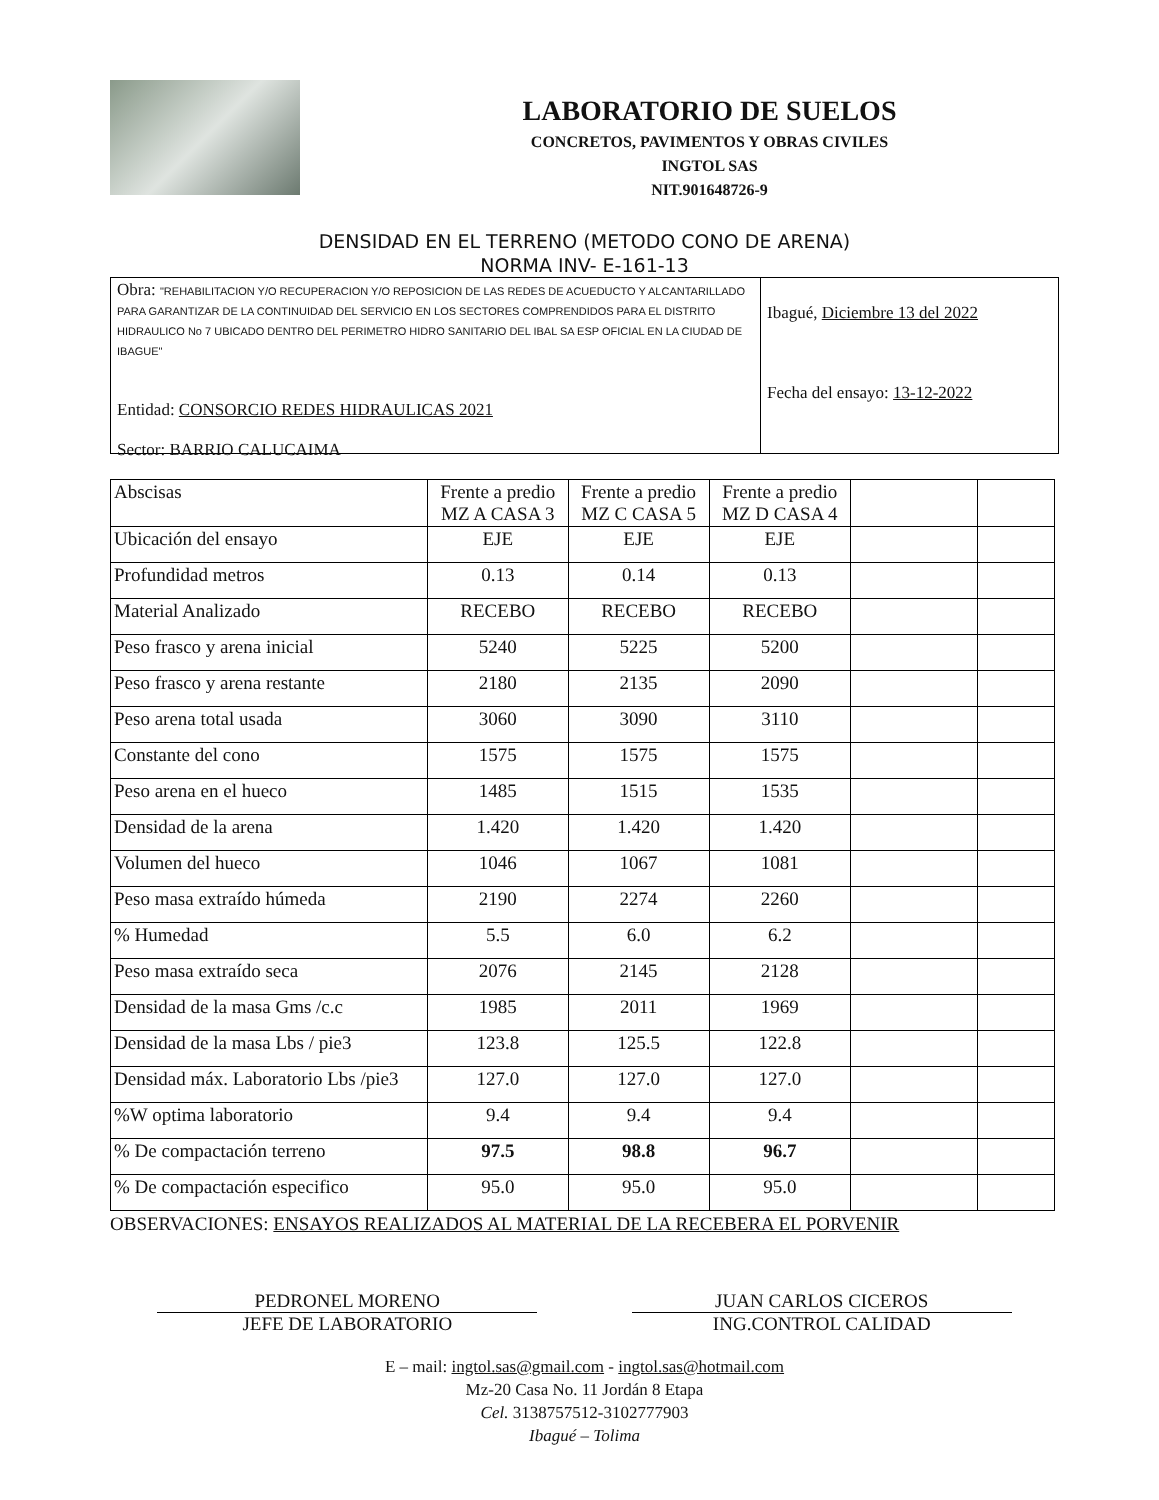LABORATORIO DE SUELOS
CONCRETOS, PAVIMENTOS Y OBRAS CIVILES
INGTOL SAS
NIT.901648726-9
DENSIDAD EN EL TERRENO (METODO CONO DE ARENA)
NORMA INV- E-161-13
Obra: "REHABILITACION Y/O RECUPERACION Y/O REPOSICION DE LAS REDES DE ACUEDUCTO Y ALCANTARILLADO PARA GARANTIZAR DE LA CONTINUIDAD DEL SERVICIO EN LOS SECTORES COMPRENDIDOS PARA EL DISTRITO HIDRAULICO No 7 UBICADO DENTRO DEL PERIMETRO HIDRO SANITARIO DEL IBAL SA ESP OFICIAL EN LA CIUDAD DE IBAGUE"
Entidad: CONSORCIO REDES HIDRAULICAS 2021
Sector: BARRIO CALUCAIMA
Ibagué, Diciembre 13 del 2022
Fecha del ensayo: 13-12-2022
| Abscisas | Frente a predio MZ A CASA 3 | Frente a predio MZ C CASA 5 | Frente a predio MZ D CASA 4 | | |
| Ubicación del ensayo | EJE | EJE | EJE | | |
| Profundidad metros | 0.13 | 0.14 | 0.13 | | |
| Material Analizado | RECEBO | RECEBO | RECEBO | | |
| Peso frasco y arena inicial | 5240 | 5225 | 5200 | | |
| Peso frasco y arena restante | 2180 | 2135 | 2090 | | |
| Peso arena total usada | 3060 | 3090 | 3110 | | |
| Constante del cono | 1575 | 1575 | 1575 | | |
| Peso arena en el hueco | 1485 | 1515 | 1535 | | |
| Densidad de la arena | 1.420 | 1.420 | 1.420 | | |
| Volumen del hueco | 1046 | 1067 | 1081 | | |
| Peso masa extraído húmeda | 2190 | 2274 | 2260 | | |
| % Humedad | 5.5 | 6.0 | 6.2 | | |
| Peso masa extraído seca | 2076 | 2145 | 2128 | | |
| Densidad de la masa Gms /c.c | 1985 | 2011 | 1969 | | |
| Densidad de la masa Lbs / pie3 | 123.8 | 125.5 | 122.8 | | |
| Densidad máx. Laboratorio Lbs /pie3 | 127.0 | 127.0 | 127.0 | | |
| %W optima laboratorio | 9.4 | 9.4 | 9.4 | | |
| % De compactación terreno | 97.5 | 98.8 | 96.7 | | |
| % De compactación especifico | 95.0 | 95.0 | 95.0 | | |
OBSERVACIONES: ENSAYOS REALIZADOS AL MATERIAL DE LA RECEBERA EL PORVENIR
PEDRONEL MORENO
JEFE DE LABORATORIO
JUAN CARLOS CICEROS
ING.CONTROL CALIDAD
E – mail: ingtol.sas@gmail.com - ingtol.sas@hotmail.com
Mz-20 Casa No. 11 Jordán 8 Etapa
Cel. 3138757512-3102777903
Ibagué – Tolima